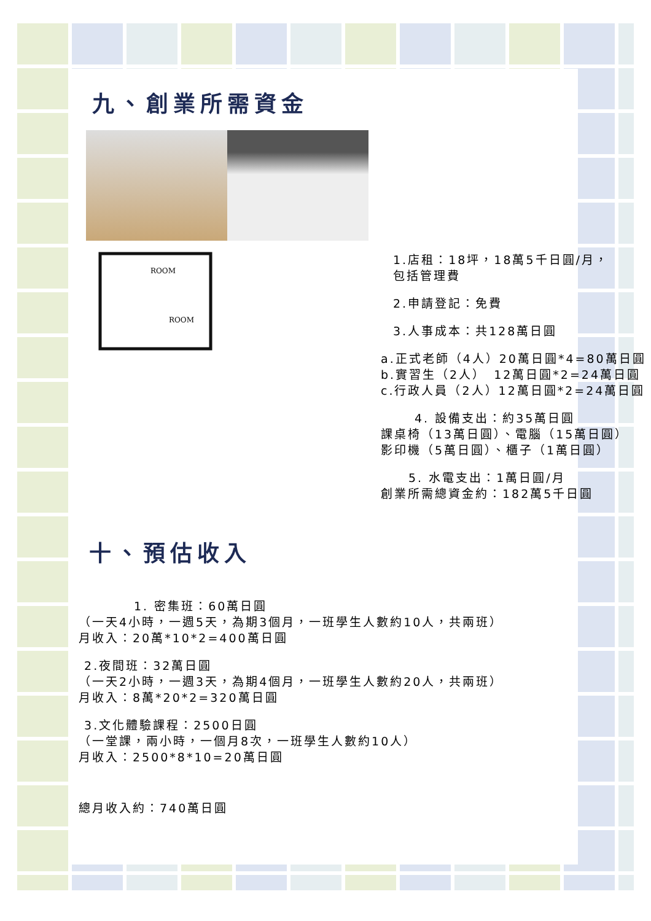九、創業所需資金
ROOM
ROOM
1.店租：18坪，18萬5千日圓/月，
包括管理費
2.申請登記：免費
3.人事成本：共128萬日圓
a.正式老師（4人）20萬日圓*4=80萬日圓
b.實習生（2人）　12萬日圓*2=24萬日圓
c.行政人員（2人）12萬日圓*2=24萬日圓
4. 設備支出：約35萬日圓
課桌椅（13萬日圓）、電腦（15萬日圓）
影印機（5萬日圓）、櫃子（1萬日圓）
5. 水電支出：1萬日圓/月
創業所需總資金約：182萬5千日圓
十、預估收入
1. 密集班：60萬日圓
（一天4小時，一週5天，為期3個月，一班學生人數約10人，共兩班）
月收入：20萬*10*2=400萬日圓
2.夜間班：32萬日圓
（一天2小時，一週3天，為期4個月，一班學生人數約20人，共兩班）
月收入：8萬*20*2=320萬日圓
3.文化體驗課程：2500日圓
（一堂課，兩小時，一個月8次，一班學生人數約10人）
月收入：2500*8*10=20萬日圓
總月收入約：740萬日圓